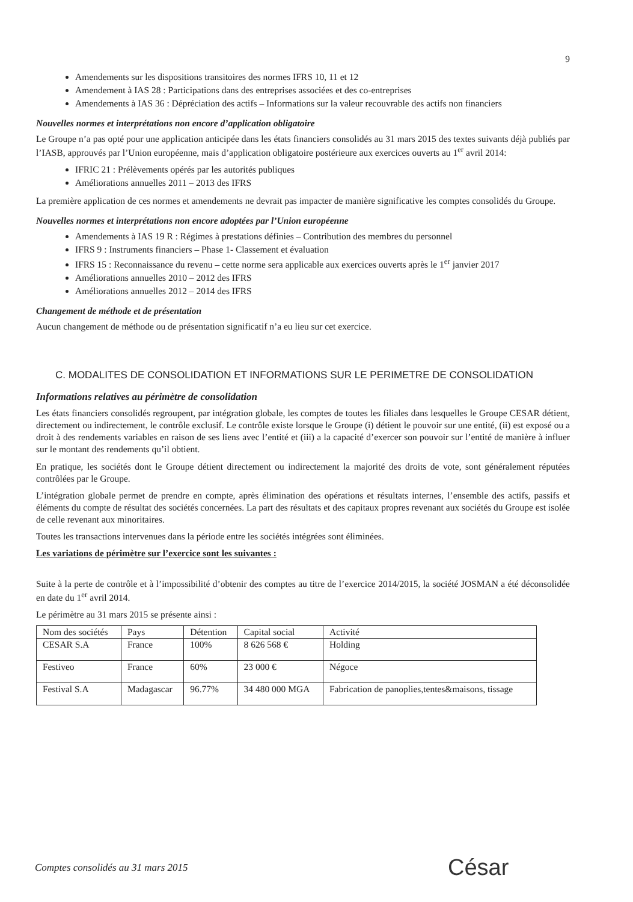9
Amendements sur les dispositions transitoires des normes IFRS 10, 11 et 12
Amendement à IAS 28 : Participations dans des entreprises associées et des co-entreprises
Amendements à IAS 36 : Dépréciation des actifs – Informations sur la valeur recouvrable des actifs non financiers
Nouvelles normes et interprétations non encore d’application obligatoire
Le Groupe n’a pas opté pour une application anticipée dans les états financiers consolidés au 31 mars 2015 des textes suivants déjà publiés par l’IASB, approuvés par l’Union européenne, mais d’application obligatoire postérieure aux exercices ouverts au 1<sup>er</sup> avril 2014:
IFRIC 21 : Prélèvements opérés par les autorités publiques
Améliorations annuelles 2011 – 2013 des IFRS
La première application de ces normes et amendements ne devrait pas impacter de manière significative les comptes consolidés du Groupe.
Nouvelles normes et interprétations non encore adoptées par l’Union européenne
Amendements à IAS 19 R : Régimes à prestations définies – Contribution des membres du personnel
IFRS 9 : Instruments financiers – Phase 1- Classement et évaluation
IFRS 15 : Reconnaissance du revenu – cette norme sera applicable aux exercices ouverts après le 1<sup>er</sup> janvier 2017
Améliorations annuelles 2010 – 2012 des IFRS
Améliorations annuelles 2012 – 2014 des IFRS
Changement de méthode et de présentation
Aucun changement de méthode ou de présentation significatif n’a eu lieu sur cet exercice.
C. MODALITES DE CONSOLIDATION ET INFORMATIONS SUR LE PERIMETRE DE CONSOLIDATION
Informations relatives au périmètre de consolidation
Les états financiers consolidés regroupent, par intégration globale, les comptes de toutes les filiales dans lesquelles le Groupe CESAR détient, directement ou indirectement, le contrôle exclusif. Le contrôle existe lorsque le Groupe (i) détient le pouvoir sur une entité, (ii) est exposé ou a droit à des rendements variables en raison de ses liens avec l’entité et (iii) a la capacité d’exercer son pouvoir sur l’entité de manière à influer sur le montant des rendements qu’il obtient.
En pratique, les sociétés dont le Groupe détient directement ou indirectement la majorité des droits de vote, sont généralement réputées contrôlées par le Groupe.
L’intégration globale permet de prendre en compte, après élimination des opérations et résultats internes, l’ensemble des actifs, passifs et éléments du compte de résultat des sociétés concernées. La part des résultats et des capitaux propres revenant aux sociétés du Groupe est isolée de celle revenant aux minoritaires.
Toutes les transactions intervenues dans la période entre les sociétés intégrées sont éliminées.
Les variations de périmètre sur l’exercice sont les suivantes :
Suite à la perte de contrôle et à l’impossibilité d’obtenir des comptes au titre de l’exercice 2014/2015, la société JOSMAN a été déconsolidée en date du 1<sup>er</sup> avril 2014.
Le périmètre au 31 mars 2015 se présente ainsi :
| Nom des sociétés | Pays | Détention | Capital social | Activité |
| CESAR S.A | France | 100% | 8 626 568 € | Holding |
| Festiveo | France | 60% | 23 000 € | Négoce |
| Festival S.A | Madagascar | 96.77% | 34 480 000 MGA | Fabrication de panoplies,tentes&maisons, tissage |
Comptes consolidés au 31 mars 2015
César